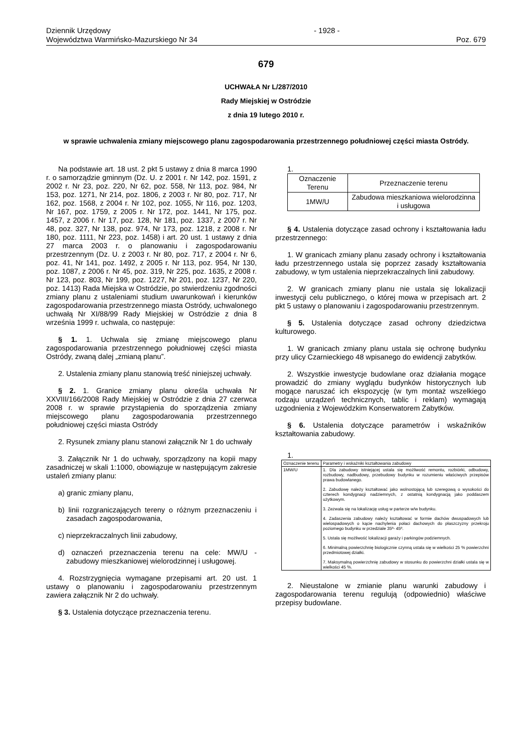Dziennik Urzędowy
Województwa Warmińsko-Mazurskiego Nr 34
- 1928 - Poz. 679
679
UCHWAŁA Nr L/287/2010
Rady Miejskiej w Ostródzie
z dnia 19 lutego 2010 r.
w sprawie uchwalenia zmiany miejscowego planu zagospodarowania przestrzennego południowej części miasta Ostródy.
Na podstawie art. 18 ust. 2 pkt 5 ustawy z dnia 8 marca 1990 r. o samorządzie gminnym (Dz. U. z 2001 r. Nr 142, poz. 1591, z 2002 r. Nr 23, poz. 220, Nr 62, poz. 558, Nr 113, poz. 984, Nr 153, poz. 1271, Nr 214, poz. 1806, z 2003 r. Nr 80, poz. 717, Nr 162, poz. 1568, z 2004 r. Nr 102, poz. 1055, Nr 116, poz. 1203, Nr 167, poz. 1759, z 2005 r. Nr 172, poz. 1441, Nr 175, poz. 1457, z 2006 r. Nr 17, poz. 128, Nr 181, poz. 1337, z 2007 r. Nr 48, poz. 327, Nr 138, poz. 974, Nr 173, poz. 1218, z 2008 r. Nr 180, poz. 1111, Nr 223, poz. 1458) i art. 20 ust. 1 ustawy z dnia 27 marca 2003 r. o planowaniu i zagospodarowaniu przestrzennym (Dz. U. z 2003 r. Nr 80, poz. 717, z 2004 r. Nr 6, poz. 41, Nr 141, poz. 1492, z 2005 r. Nr 113, poz. 954, Nr 130, poz. 1087, z 2006 r. Nr 45, poz. 319, Nr 225, poz. 1635, z 2008 r. Nr 123, poz. 803, Nr 199, poz. 1227, Nr 201, poz. 1237, Nr 220, poz. 1413) Rada Miejska w Ostródzie, po stwierdzeniu zgodności zmiany planu z ustaleniami studium uwarunkowań i kierunków zagospodarowania przestrzennego miasta Ostródy, uchwalonego uchwałą Nr XI/88/99 Rady Miejskiej w Ostródzie z dnia 8 września 1999 r. uchwala, co następuje:
§ 1. 1. Uchwala się zmianę miejscowego planu zagospodarowania przestrzennego południowej części miasta Ostródy, zwaną dalej „zmianą planu”.
2. Ustalenia zmiany planu stanowią treść niniejszej uchwały.
§ 2. 1. Granice zmiany planu określa uchwała Nr XXVIII/166/2008 Rady Miejskiej w Ostródzie z dnia 27 czerwca 2008 r. w sprawie przystąpienia do sporządzenia zmiany miejscowego planu zagospodarowania przestrzennego południowej części miasta Ostródy
2. Rysunek zmiany planu stanowi załącznik Nr 1 do uchwały
3. Załącznik Nr 1 do uchwały, sporządzony na kopii mapy zasadniczej w skali 1:1000, obowiązuje w następującym zakresie ustaleń zmiany planu:
a) granic zmiany planu,
b) linii rozgraniczających tereny o różnym przeznaczeniu i zasadach zagospodarowania,
c) nieprzekraczalnych linii zabudowy,
d) oznaczeń przeznaczenia terenu na cele: MW/U - zabudowy mieszkaniowej wielorodzinnej i usługowej.
4. Rozstrzygnięcia wymagane przepisami art. 20 ust. 1 ustawy o planowaniu i zagospodarowaniu przestrzennym zawiera załącznik Nr 2 do uchwały.
§ 3. Ustalenia dotyczące przeznaczenia terenu.
1.
| Oznaczenie Terenu | Przeznaczenie terenu |
| --- | --- |
| 1MW/U | Zabudowa mieszkaniowa wielorodzinna i usługowa |
§ 4. Ustalenia dotyczące zasad ochrony i kształtowania ładu przestrzennego:
1. W granicach zmiany planu zasady ochrony i kształtowania ładu przestrzennego ustala się poprzez zasady kształtowania zabudowy, w tym ustalenia nieprzekraczalnych linii zabudowy.
2. W granicach zmiany planu nie ustala się lokalizacji inwestycji celu publicznego, o której mowa w przepisach art. 2 pkt 5 ustawy o planowaniu i zagospodarowaniu przestrzennym.
§ 5. Ustalenia dotyczące zasad ochrony dziedzictwa kulturowego.
1. W granicach zmiany planu ustala się ochronę budynku przy ulicy Czarnieckiego 48 wpisanego do ewidencji zabytków.
2. Wszystkie inwestycje budowlane oraz działania mogące prowadzić do zmiany wyglądu budynków historycznych lub mogące naruszać ich ekspozycję (w tym montaż wszelkiego rodzaju urządzeń technicznych, tablic i reklam) wymagają uzgodnienia z Wojewódzkim Konserwatorem Zabytków.
§ 6. Ustalenia dotyczące parametrów i wskaźników kształtowania zabudowy.
1.
| Oznaczenie terenu | Parametry i wskaźniki kształtowania zabudowy |
| 1MW/U | 1. Dla zabudowy istniejącej ustala się możliwość remontu, rozbiórki, odbudowy, rozbudowy, nadbudowy, przebudowy budynku w rozumieniu właściwych przepisów prawa budowlanego. 2. Zabudowę należy kształtować jako wolnostojącą lub szeregową o wysokości do czterech kondygnacji nadziemnych, z ostatnią kondygnacją jako poddaszem użytkowym. 3. Zezwala się na lokalizację usług w parterze w/w budynku. 4. Zadaszenia zabudowy należy kształtować w formie dachów dwuspadowych lub wielospadowych o kącie nachylenia połaci dachowych do płaszczyzny przekroju poziomego budynku w przedziale 35º- 45º. 5. Ustala się możliwość lokalizacji garaży i parkingów podziemnych. 6. Minimalną powierzchnię biologicznie czynną ustala się w wielkości 25 % powierzchni przedmiotowej działki. 7. Maksymalną powierzchnię zabudowy w stosunku do powierzchni działki ustala się w wielkości 45 %. |
2. Nieustalone w zmianie planu warunki zabudowy i zagospodarowania terenu regulują (odpowiednio) właściwe przepisy budowlane.